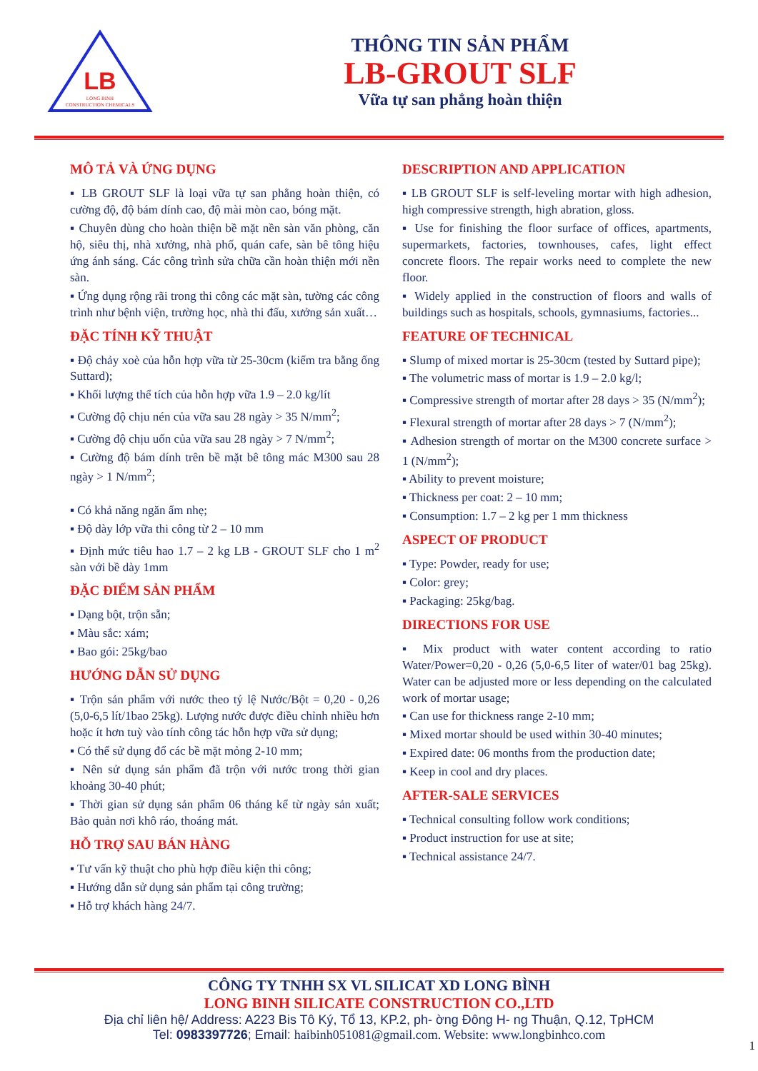LB
LONG BINH
CONSTRUCTION CHEMICALS
THÔNG TIN SẢN PHẨM
LB-GROUT SLF
Vữa tự san phẳng hoàn thiện
MÔ TẢ VÀ ỨNG DỤNG
▪ LB GROUT SLF là loại vữa tự san phẳng hoàn thiện, có cường độ, độ bám dính cao, độ mài mòn cao, bóng mặt.
▪ Chuyên dùng cho hoàn thiện bề mặt nền sàn văn phòng, căn hộ, siêu thị, nhà xưởng, nhà phố, quán cafe, sàn bê tông hiệu ứng ánh sáng. Các công trình sửa chữa cần hoàn thiện mới nền sàn.
▪ Ứng dụng rộng rãi trong thi công các mặt sàn, tường các công trình như bệnh viện, trường học, nhà thi đấu, xưởng sản xuất…
ĐẶC TÍNH KỸ THUẬT
▪ Độ chảy xoè của hỗn hợp vữa từ 25-30cm (kiểm tra bằng ống Suttard);
▪ Khối lượng thể tích của hỗn hợp vữa 1.9 – 2.0 kg/lít
▪ Cường độ chịu nén của vữa sau 28 ngày > 35 N/mm<sup>2</sup>;
▪ Cường độ chịu uốn của vữa sau 28 ngày > 7 N/mm<sup>2</sup>;
▪ Cường độ bám dính trên bề mặt bê tông mác M300 sau 28 ngày > 1 N/mm<sup>2</sup>;
▪ Có khả năng ngăn ẩm nhẹ;
▪ Độ dày lớp vữa thi công từ 2 – 10 mm
▪ Định mức tiêu hao 1.7 – 2 kg LB - GROUT SLF cho 1 m<sup>2</sup> sàn với bề dày 1mm
ĐẶC ĐIỂM SẢN PHẨM
▪ Dạng bột, trộn sẵn;
▪ Màu sắc: xám;
▪ Bao gói: 25kg/bao
HƯỚNG DẪN SỬ DỤNG
▪ Trộn sản phẩm với nước theo tỷ lệ Nước/Bột = 0,20 - 0,26 (5,0-6,5 lít/1bao 25kg). Lượng nước được điều chỉnh nhiều hơn hoặc ít hơn tuỳ vào tính công tác hỗn hợp vữa sử dụng;
▪ Có thể sử dụng đổ các bề mặt mỏng 2-10 mm;
▪ Nên sử dụng sản phẩm đã trộn với nước trong thời gian khoảng 30-40 phút;
▪ Thời gian sử dụng sản phẩm 06 tháng kể từ ngày sản xuất; Bảo quản nơi khô ráo, thoáng mát.
HỖ TRỢ SAU BÁN HÀNG
▪ Tư vấn kỹ thuật cho phù hợp điều kiện thi công;
▪ Hướng dẫn sử dụng sản phẩm tại công trường;
▪ Hỗ trợ khách hàng 24/7.
DESCRIPTION AND APPLICATION
▪ LB GROUT SLF is self-leveling mortar with high adhesion, high compressive strength, high abration, gloss.
▪ Use for finishing the floor surface of offices, apartments, supermarkets, factories, townhouses, cafes, light effect concrete floors. The repair works need to complete the new floor.
▪ Widely applied in the construction of floors and walls of buildings such as hospitals, schools, gymnasiums, factories...
FEATURE OF TECHNICAL
▪ Slump of mixed mortar is 25-30cm (tested by Suttard pipe);
▪ The volumetric mass of mortar is 1.9 – 2.0 kg/l;
▪ Compressive strength of mortar after 28 days > 35 (N/mm<sup>2</sup>);
▪ Flexural strength of mortar after 28 days > 7 (N/mm<sup>2</sup>);
▪ Adhesion strength of mortar on the M300 concrete surface > 1 (N/mm<sup>2</sup>);
▪ Ability to prevent moisture;
▪ Thickness per coat: 2 – 10 mm;
▪ Consumption: 1.7 – 2 kg per 1 mm thickness
ASPECT OF PRODUCT
▪ Type: Powder, ready for use;
▪ Color: grey;
▪ Packaging: 25kg/bag.
DIRECTIONS FOR USE
▪ Mix product with water content according to ratio Water/Power=0,20 - 0,26 (5,0-6,5 liter of water/01 bag 25kg). Water can be adjusted more or less depending on the calculated work of mortar usage;
▪ Can use for thickness range 2-10 mm;
▪ Mixed mortar should be used within 30-40 minutes;
▪ Expired date: 06 months from the production date;
▪ Keep in cool and dry places.
AFTER-SALE SERVICES
▪ Technical consulting follow work conditions;
▪ Product instruction for use at site;
▪ Technical assistance 24/7.
CÔNG TY TNHH SX VL SILICAT XD LONG BÌNH
LONG BINH SILICATE CONSTRUCTION CO.,LTD
Địa chỉ liên hệ/ Address: A223 Bis Tô Ký, Tổ 13, KP.2, ph- ờng Đông H- ng Thuận, Q.12, TpHCM
Tel: 0983397726; Email: haibinh051081@gmail.com. Website: www.longbinhco.com
1